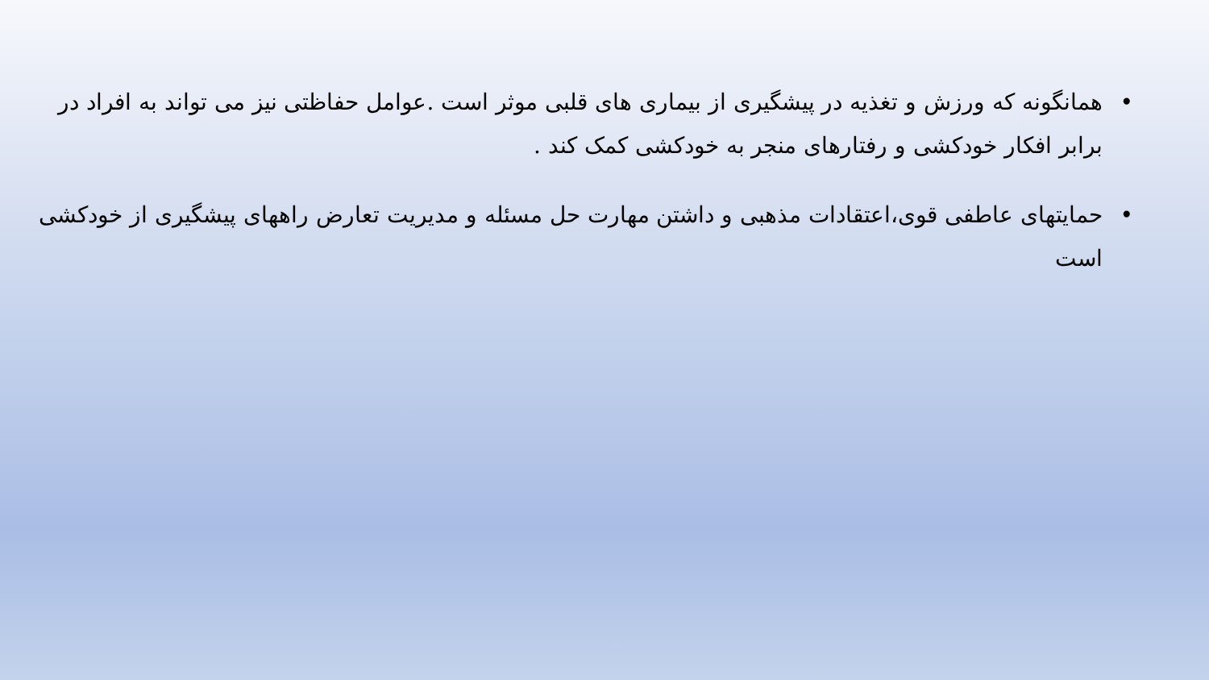• همانگونه که ورزش و تغذیه در پیشگیری از بیماری های قلبی موثر است .عوامل حفاظتی نیز می تواند به افراد در برابر افکار خودکشی و رفتارهای منجر به خودکشی کمک کند .
• حمایتهای عاطفی قوی،اعتقادات مذهبی و داشتن مهارت حل مسئله و مدیریت تعارض راههای پیشگیری از خودکشی است